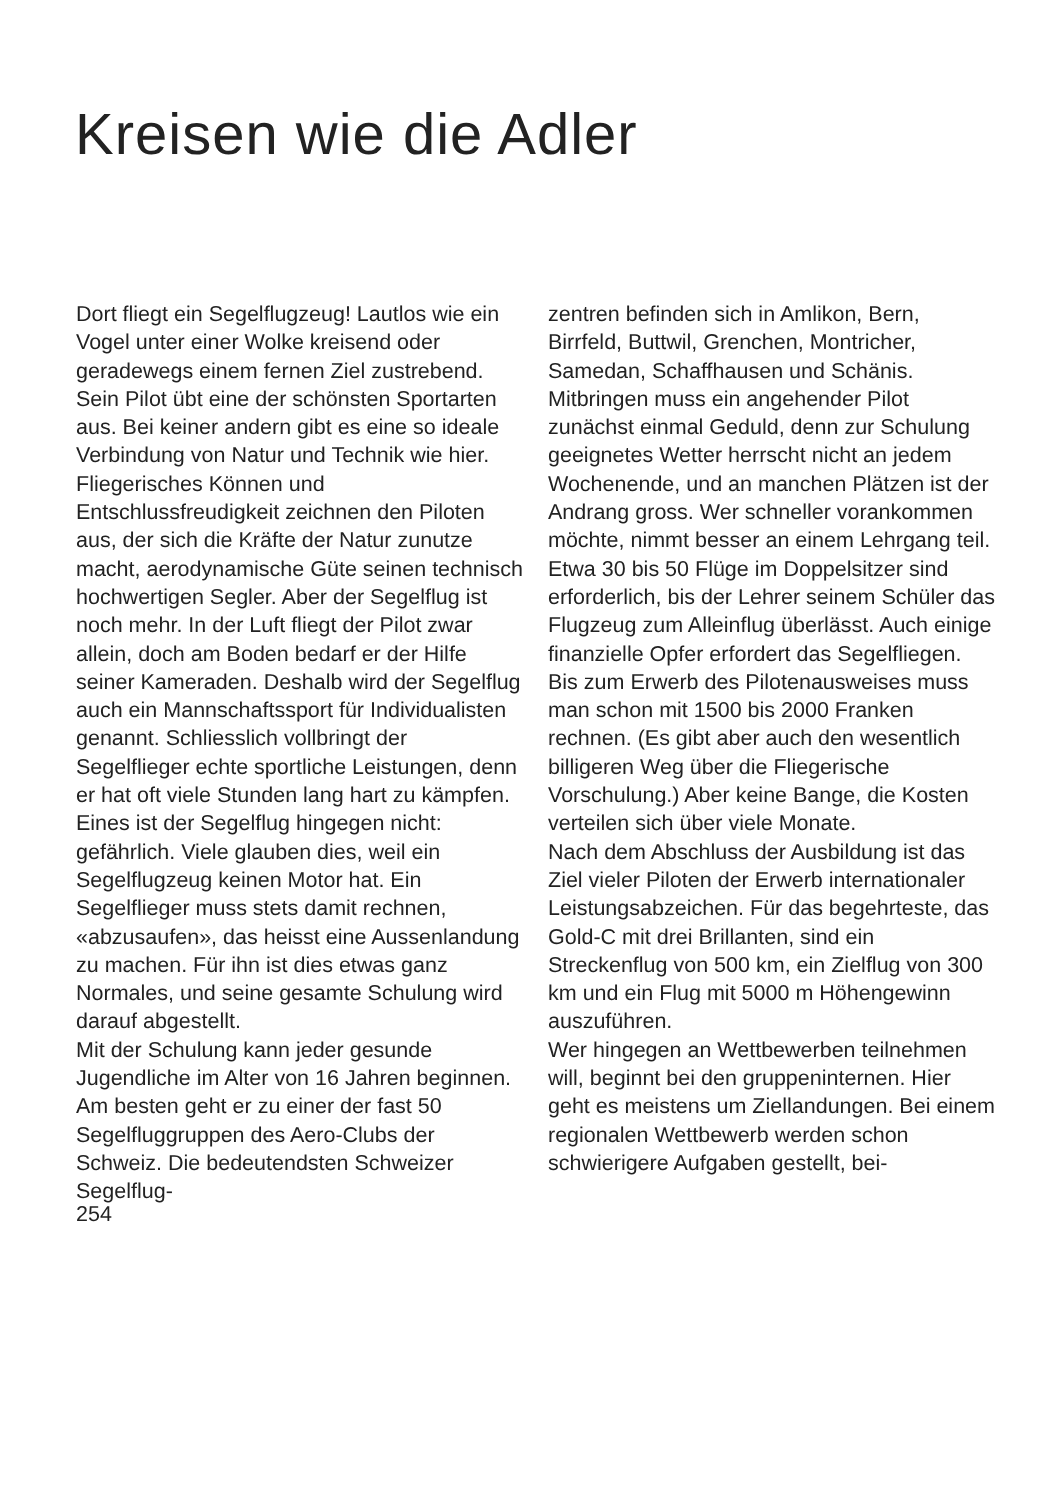Kreisen wie die Adler
Dort fliegt ein Segelflugzeug! Lautlos wie ein Vogel unter einer Wolke kreisend oder geradewegs einem fernen Ziel zustrebend. Sein Pilot übt eine der schönsten Sportarten aus. Bei keiner andern gibt es eine so ideale Verbindung von Natur und Technik wie hier. Fliegerisches Können und Entschlussfreudigkeit zeichnen den Piloten aus, der sich die Kräfte der Natur zunutze macht, aerodynamische Güte seinen technisch hochwertigen Segler. Aber der Segelflug ist noch mehr. In der Luft fliegt der Pilot zwar allein, doch am Boden bedarf er der Hilfe seiner Kameraden. Deshalb wird der Segelflug auch ein Mannschaftssport für Individualisten genannt. Schliesslich vollbringt der Segelflieger echte sportliche Leistungen, denn er hat oft viele Stunden lang hart zu kämpfen. Eines ist der Segelflug hingegen nicht: gefährlich. Viele glauben dies, weil ein Segelflugzeug keinen Motor hat. Ein Segelflieger muss stets damit rechnen, «abzusaufen», das heisst eine Aussenlandung zu machen. Für ihn ist dies etwas ganz Normales, und seine gesamte Schulung wird darauf abgestellt.
Mit der Schulung kann jeder gesunde Jugendliche im Alter von 16 Jahren beginnen. Am besten geht er zu einer der fast 50 Segelfluggruppen des Aero-Clubs der Schweiz. Die bedeutendsten Schweizer Segelflug-
zentren befinden sich in Amlikon, Bern, Birrfeld, Buttwil, Grenchen, Montricher, Samedan, Schaffhausen und Schänis. Mitbringen muss ein angehender Pilot zunächst einmal Geduld, denn zur Schulung geeignetes Wetter herrscht nicht an jedem Wochenende, und an manchen Plätzen ist der Andrang gross. Wer schneller vorankommen möchte, nimmt besser an einem Lehrgang teil. Etwa 30 bis 50 Flüge im Doppelsitzer sind erforderlich, bis der Lehrer seinem Schüler das Flugzeug zum Alleinflug überlässt. Auch einige finanzielle Opfer erfordert das Segelfliegen. Bis zum Erwerb des Pilotenausweises muss man schon mit 1500 bis 2000 Franken rechnen. (Es gibt aber auch den wesentlich billigeren Weg über die Fliegerische Vorschulung.) Aber keine Bange, die Kosten verteilen sich über viele Monate.
Nach dem Abschluss der Ausbildung ist das Ziel vieler Piloten der Erwerb internationaler Leistungsabzeichen. Für das begehrteste, das Gold-C mit drei Brillanten, sind ein Streckenflug von 500 km, ein Zielflug von 300 km und ein Flug mit 5000 m Höhengewinn auszuführen.
Wer hingegen an Wettbewerben teilnehmen will, beginnt bei den gruppeninternen. Hier geht es meistens um Ziellandungen. Bei einem regionalen Wettbewerb werden schon schwierigere Aufgaben gestellt, bei-
254